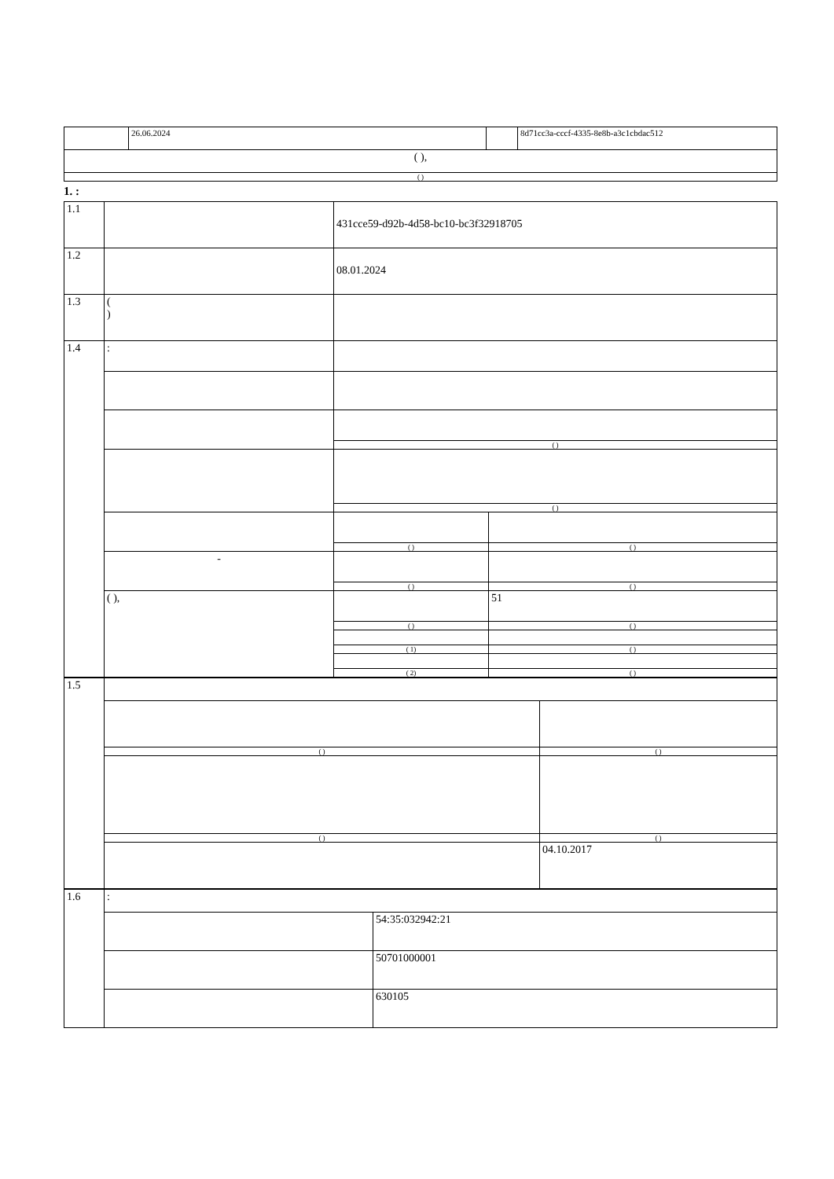| | 26.06.2024 | | 8d71cc3a-cccf-4335-8e8b-a3c1cbdac512 |
| ( ), | | | |
| ( ) | | | |
1. :
| 1.1 | | 431cce59-d92b-4d58-bc10-bc3f32918705 | |
| 1.2 | | 08.01.2024 | |
| 1.3 | ( ) | | |
| 1.4 | : | | |
| | | ( ) | |
| | | ( ) | |
| | | ( ) | ( ) |
| | - | | |
| | | ( ) | ( ) |
| | ( ), | | 51 |
| | | ( ) | ( ) |
| | | / ( 1) / / ( 2) / | / ( ) / / ( ) / |
| 1.5 | | |
| | ( ) | ( ) |
| | ( ) | ( ) |
| | | 04.10.2017 |
| 1.6 | : | |
| | | 54:35:032942:21 |
| | | 50701000001 |
| | | 630105 |